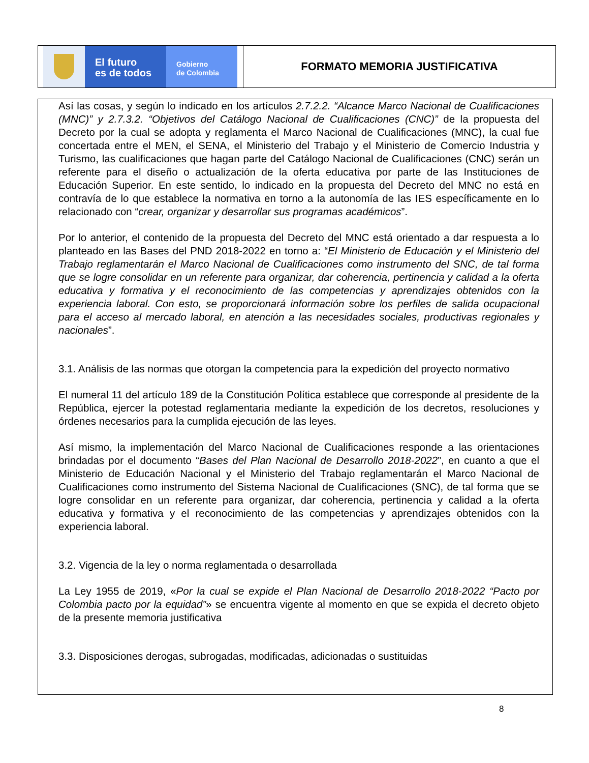El futuro
es de todos
Gobierno
de Colombia
FORMATO MEMORIA JUSTIFICATIVA
Así las cosas, y según lo indicado en los artículos 2.7.2.2. “Alcance Marco Nacional de Cualificaciones (MNC)” y 2.7.3.2. “Objetivos del Catálogo Nacional de Cualificaciones (CNC)” de la propuesta del Decreto por la cual se adopta y reglamenta el Marco Nacional de Cualificaciones (MNC), la cual fue concertada entre el MEN, el SENA, el Ministerio del Trabajo y el Ministerio de Comercio Industria y Turismo, las cualificaciones que hagan parte del Catálogo Nacional de Cualificaciones (CNC) serán un referente para el diseño o actualización de la oferta educativa por parte de las Instituciones de Educación Superior. En este sentido, lo indicado en la propuesta del Decreto del MNC no está en contravía de lo que establece la normativa en torno a la autonomía de las IES específicamente en lo relacionado con “crear, organizar y desarrollar sus programas académicos”.
Por lo anterior, el contenido de la propuesta del Decreto del MNC está orientado a dar respuesta a lo planteado en las Bases del PND 2018-2022 en torno a: “El Ministerio de Educación y el Ministerio del Trabajo reglamentarán el Marco Nacional de Cualificaciones como instrumento del SNC, de tal forma que se logre consolidar en un referente para organizar, dar coherencia, pertinencia y calidad a la oferta educativa y formativa y el reconocimiento de las competencias y aprendizajes obtenidos con la experiencia laboral. Con esto, se proporcionará información sobre los perfiles de salida ocupacional para el acceso al mercado laboral, en atención a las necesidades sociales, productivas regionales y nacionales”.
3.1. Análisis de las normas que otorgan la competencia para la expedición del proyecto normativo
El numeral 11 del artículo 189 de la Constitución Política establece que corresponde al presidente de la República, ejercer la potestad reglamentaria mediante la expedición de los decretos, resoluciones y órdenes necesarios para la cumplida ejecución de las leyes.
Así mismo, la implementación del Marco Nacional de Cualificaciones responde a las orientaciones brindadas por el documento “Bases del Plan Nacional de Desarrollo 2018-2022”, en cuanto a que el Ministerio de Educación Nacional y el Ministerio del Trabajo reglamentarán el Marco Nacional de Cualificaciones como instrumento del Sistema Nacional de Cualificaciones (SNC), de tal forma que se logre consolidar en un referente para organizar, dar coherencia, pertinencia y calidad a la oferta educativa y formativa y el reconocimiento de las competencias y aprendizajes obtenidos con la experiencia laboral.
3.2. Vigencia de la ley o norma reglamentada o desarrollada
La Ley 1955 de 2019, «Por la cual se expide el Plan Nacional de Desarrollo 2018-2022 “Pacto por Colombia pacto por la equidad”» se encuentra vigente al momento en que se expida el decreto objeto de la presente memoria justificativa
3.3. Disposiciones derogas, subrogadas, modificadas, adicionadas o sustituidas
8